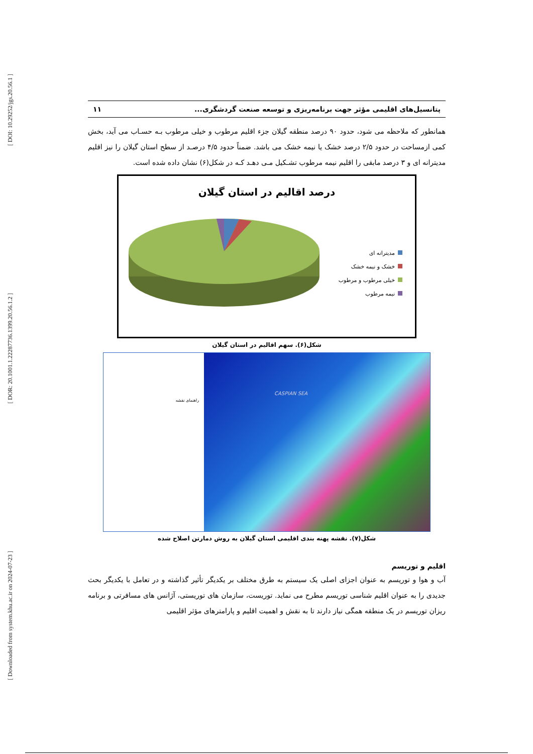[ DOI: 10.29252/jgs.20.56.1 ]
[ DOR: 20.1001.1.22287736.1399.20.56.1.2 ]
[ Downloaded from system.khu.ac.ir on 2024-07-23 ]
پتانسیل‌های اقلیمی مؤثر جهت برنامه‌ریزی و توسعه صنعت گردشگری... ۱۱
همانطور که ملاحظه می شود، حدود ۹۰ درصد منطقه گیلان جزء اقلیم مرطوب و خیلی مرطوب بـه حسـاب می آید، بخش کمی ازمساحت در حدود ۲/۵ درصد خشک یا نیمه خشک می باشد. ضمناً حدود ۴/۵ درصـد از سطح استان گیلان را نیز اقلیم مدیترانه ای و ۳ درصد مابقی را اقلیم نیمه مرطوب تشـکیل مـی دهـد کـه در شکل(۶) نشان داده شده است.
درصد اقالیم در استان گیلان
مدیترانه ای
خشک و نیمه خشک
خیلی مرطوب و مرطوب
نیمه مرطوب
شکل(۶). سهم اقالیم در استان گیلان
CASPIAN SEA
راهنمای نقشه
شکل(۷). نقشه پهنه بندی اقلیمی استان گیلان به روش دمارتن اصلاح شده
اقلیم و توریسم
آب و هوا و توریسم به عنوان اجزای اصلی یک سیستم به طرق مختلف بر یکدیگر تأثیر گذاشته و در تعامل با یکدیگر بحث جدیدی را به عنوان اقلیم شناسی توریسم مطرح می نماید. توریست، سازمان های توریستی، آژانس های مسافرتی و برنامه ریزان توریسم در یک منطقه همگی نیاز دارند تا به نقش و اهمیت اقلیم و پارامترهای مؤثر اقلیمی